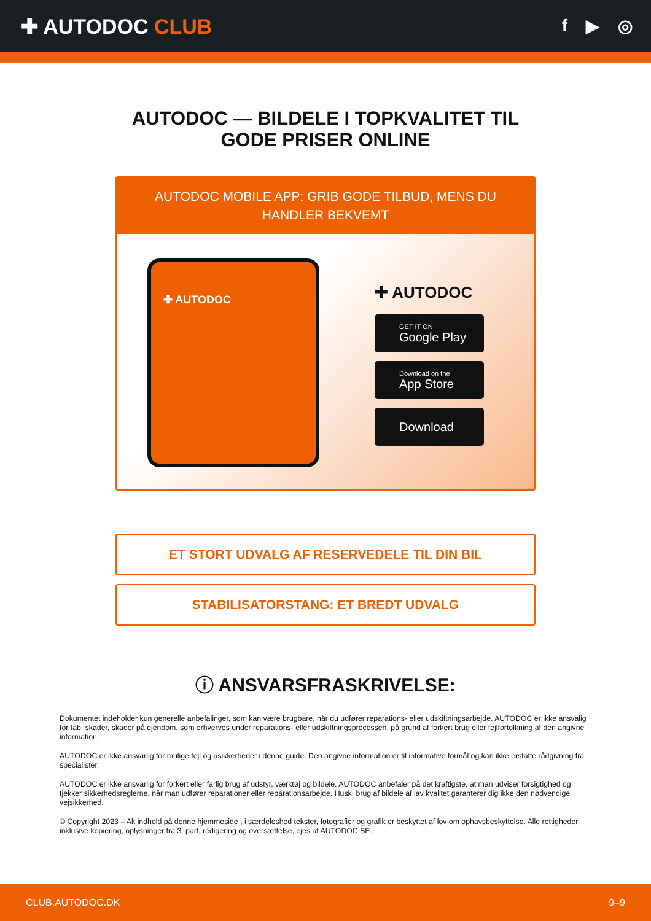✚ AUTODOC CLUB
f ▶ ◎
AUTODOC — BILDELE I TOPKVALITET TIL GODE PRISER ONLINE
AUTODOC MOBILE APP: GRIB GODE TILBUD, MENS DU HANDLER BEKVEMT
✚ AUTODOC
✚ AUTODOC
GET IT ON
Google Play
Download on the
App Store
Download
ET STORT UDVALG AF RESERVEDELE TIL DIN BIL
STABILISATORSTANG: ET BREDT UDVALG
ⓘ ANSVARSFRASKRIVELSE:
Dokumentet indeholder kun generelle anbefalinger, som kan være brugbare, når du udfører reparations- eller udskiftningsarbejde. AUTODOC er ikke ansvalig for tab, skader, skader på ejendom, som erhverves under reparations- eller udskiftningsprocessen, på grund af forkert brug eller fejlfortolkning af den angivne information.
AUTODOC er ikke ansvarlig for mulige fejl og usikkerheder i denne guide. Den angivne information er til informative formål og kan ikke erstatte rådgivning fra specialister.
AUTODOC er ikke ansvarlig for forkert eller farlig brug af udstyr, værktøj og bildele. AUTODOC anbefaler på det kraftigste, at man udviser forsigtighed og tjekker sikkerhedsreglerne, når man udfører reparationer eller reparationsarbejde. Husk: brug af bildele af lav kvalitet garanterer dig ikke den nødvendige vejsikkerhed.
© Copyright 2023 – Alt indhold på denne hjemmeside , i særdeleshed tekster, fotografier og grafik er beskyttet af lov om ophavsbeskyttelse. Alle rettigheder, inklusive kopiering, oplysninger fra 3. part, redigering og oversættelse, ejes af AUTODOC SE.
CLUB.AUTODOC.DK 9–9